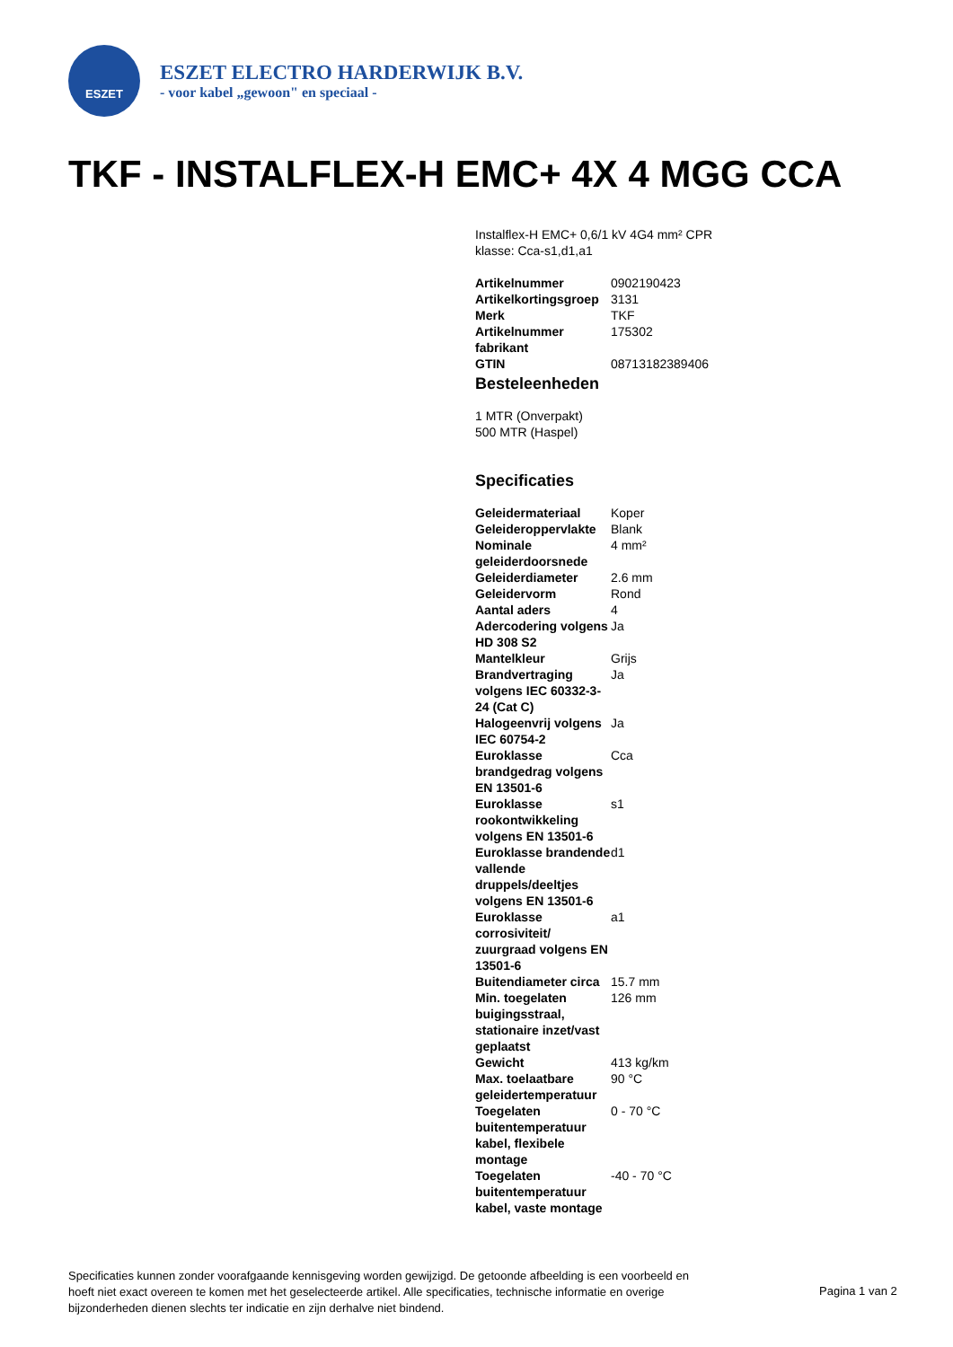ESZET
ESZET ELECTRO HARDERWIJK B.V.
- voor kabel „gewoon" en speciaal -
TKF - INSTALFLEX-H EMC+ 4X 4 MGG CCA
Instalflex-H EMC+ 0,6/1 kV 4G4 mm² CPR
klasse: Cca-s1,d1,a1
| Artikelnummer | 0902190423 |
| Artikelkortingsgroep | 3131 |
| Merk | TKF |
| Artikelnummer fabrikant | 175302 |
| GTIN | 08713182389406 |
Besteleenheden
1 MTR (Onverpakt)
500 MTR (Haspel)
Specificaties
| Geleidermateriaal | Koper |
| Geleideroppervlakte | Blank |
| Nominale geleiderdoorsnede | 4 mm² |
| Geleiderdiameter | 2.6 mm |
| Geleidervorm | Rond |
| Aantal aders | 4 |
| Adercodering volgens HD 308 S2 | Ja |
| Mantelkleur | Grijs |
| Brandvertraging volgens IEC 60332-3-24 (Cat C) | Ja |
| Halogeenvrij volgens IEC 60754-2 | Ja |
| Euroklasse brandgedrag volgens EN 13501-6 | Cca |
| Euroklasse rookontwikkeling volgens EN 13501-6 | s1 |
| Euroklasse brandende vallende druppels/deeltjes volgens EN 13501-6 | d1 |
| Euroklasse corrosiviteit/ zuurgraad volgens EN 13501-6 | a1 |
| Buitendiameter circa | 15.7 mm |
| Min. toegelaten buigingsstraal, stationaire inzet/vast geplaatst | 126 mm |
| Gewicht | 413 kg/km |
| Max. toelaatbare geleidertemperatuur | 90 °C |
| Toegelaten buitentemperatuur kabel, flexibele montage | 0 - 70 °C |
| Toegelaten buitentemperatuur kabel, vaste montage | -40 - 70 °C |
Specificaties kunnen zonder voorafgaande kennisgeving worden gewijzigd. De getoonde afbeelding is een voorbeeld en hoeft niet exact overeen te komen met het geselecteerde artikel. Alle specificaties, technische informatie en overige bijzonderheden dienen slechts ter indicatie en zijn derhalve niet bindend.
Pagina 1 van 2